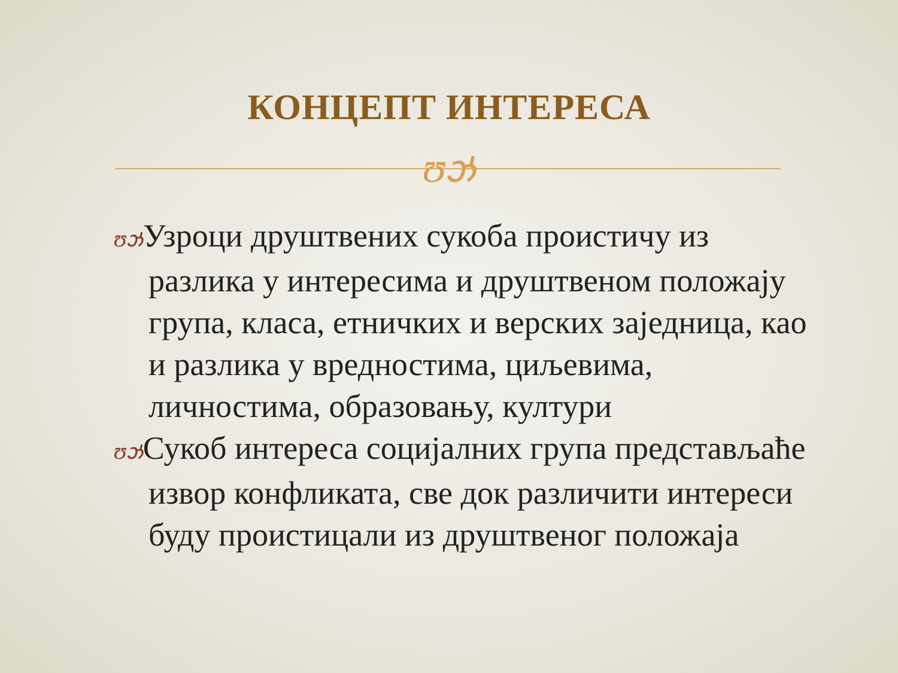КОНЦЕПТ ИНТЕРЕСА
ʊઝ
ʊઝУзроци друштвених сукоба проистичу из разлика у интересима и друштвеном положају група, класа, етничких и верских заједница, као и разлика у вредностима, циљевима, личностима, образовању, култури
ʊઝСукоб интереса социјалних група представљаће извор конфликата, све док различити интереси буду проистицали из друштвеног положаја